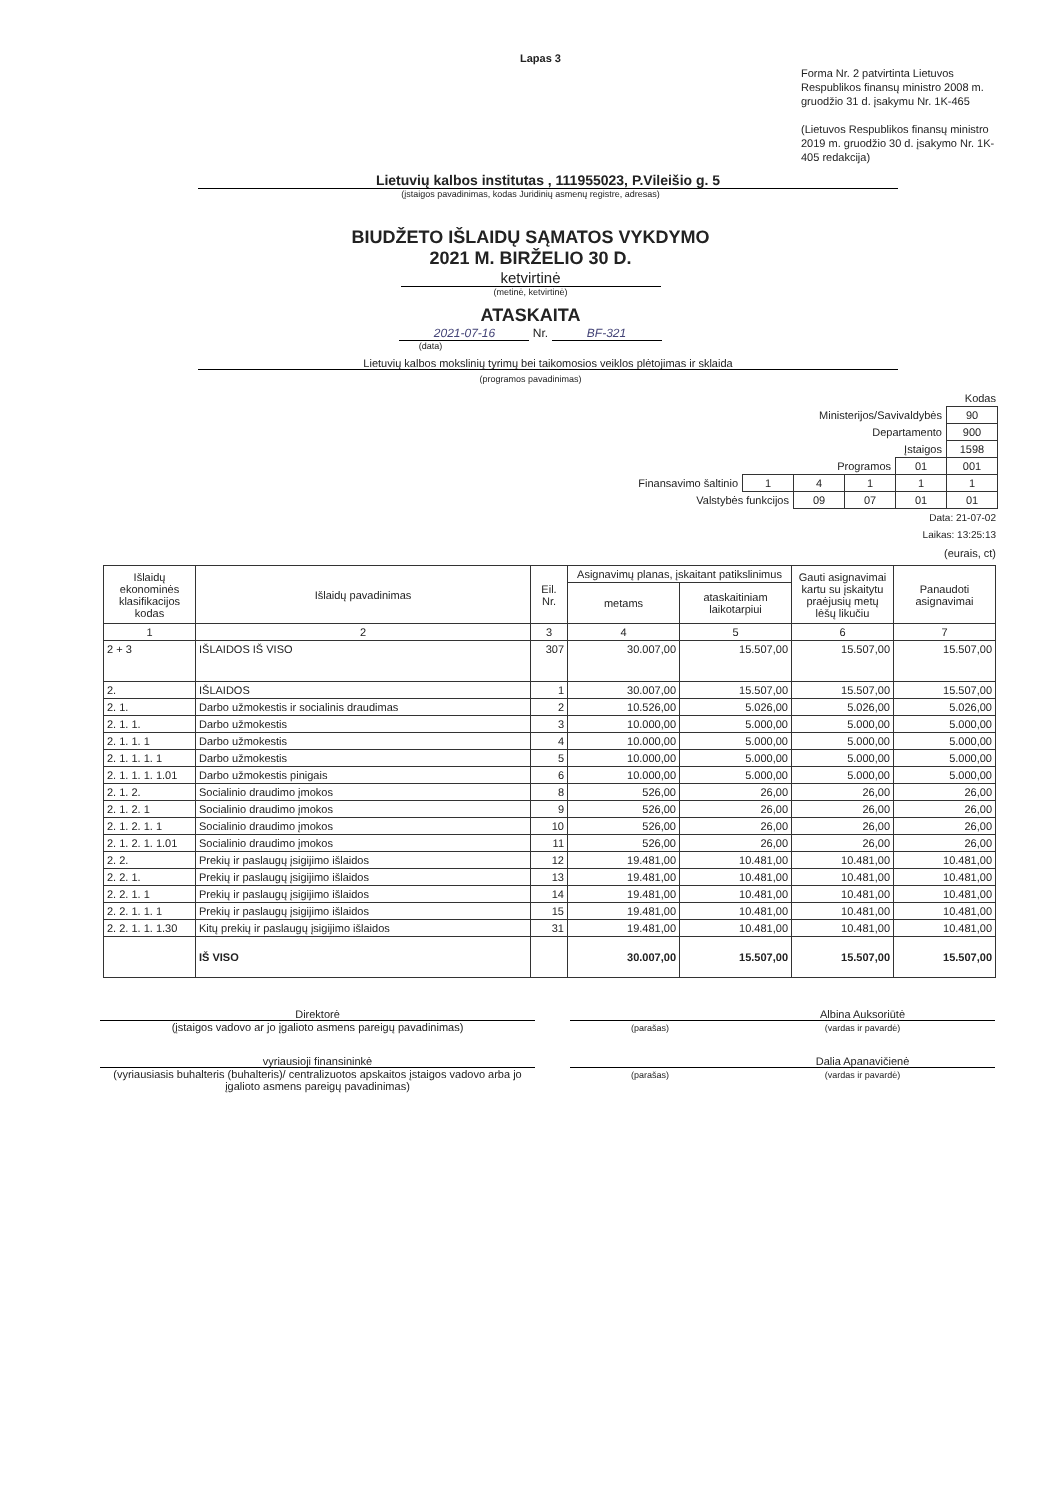Lapas 3
Forma Nr. 2 patvirtinta Lietuvos Respublikos finansų ministro 2008 m. gruodžio 31 d. įsakymu Nr. 1K-465
(Lietuvos Respublikos finansų ministro 2019 m. gruodžio 30 d. įsakymo Nr. 1K-405 redakcija)
Lietuvių kalbos institutas , 111955023, P.Vileišio g. 5
(įstaigos pavadinimas, kodas Juridinių asmenų registre, adresas)
BIUDŽETO IŠLAIDŲ SĄMATOS VYKDYMO
2021 M. BIRŽELIO 30 D.
ketvirtinė
(metinė, ketvirtinė)
ATASKAITA
2021-07-16 Nr. BF-321
(data)
Lietuvių kalbos mokslinių tyrimų bei taikomosios veiklos plėtojimas ir sklaida
(programos pavadinimas)
Kodas
| Ministerijos/Savivaldybės | | | | | 90 |
| Departamento | | | | | 900 |
| Įstaigos | | | | | 1598 |
| Programos | | | | 01 | 001 |
| Finansavimo šaltinio | 1 | 4 | 1 | 1 | 1 |
| Valstybės funkcijos | | 09 | 07 | 01 | 01 |
Data: 21-07-02
Laikas: 13:25:13
(eurais, ct)
| Išlaidų ekonominės klasifikacijos kodas | Išlaidų pavadinimas | Eil. Nr. | Asignavimų planas, įskaitant patikslinimus | | Gauti asignavimai kartu su įskaitytu praėjusių metų lėšų likučiu | Panaudoti asignavimai |
| --- | --- | --- | --- | --- | --- | --- |
| | | | metams | ataskaitiniam laikotarpiui | | |
| 1 | 2 | 3 | 4 | 5 | 6 | 7 |
| 2 + 3 | IŠLAIDOS IŠ VISO | 307 | 30.007,00 | 15.507,00 | 15.507,00 | 15.507,00 |
| 2. | IŠLAIDOS | 1 | 30.007,00 | 15.507,00 | 15.507,00 | 15.507,00 |
| 2. 1. | Darbo užmokestis ir socialinis draudimas | 2 | 10.526,00 | 5.026,00 | 5.026,00 | 5.026,00 |
| 2. 1. 1. | Darbo užmokestis | 3 | 10.000,00 | 5.000,00 | 5.000,00 | 5.000,00 |
| 2. 1. 1. 1 | Darbo užmokestis | 4 | 10.000,00 | 5.000,00 | 5.000,00 | 5.000,00 |
| 2. 1. 1. 1. 1 | Darbo užmokestis | 5 | 10.000,00 | 5.000,00 | 5.000,00 | 5.000,00 |
| 2. 1. 1. 1. 1.01 | Darbo užmokestis pinigais | 6 | 10.000,00 | 5.000,00 | 5.000,00 | 5.000,00 |
| 2. 1. 2. | Socialinio draudimo įmokos | 8 | 526,00 | 26,00 | 26,00 | 26,00 |
| 2. 1. 2. 1 | Socialinio draudimo įmokos | 9 | 526,00 | 26,00 | 26,00 | 26,00 |
| 2. 1. 2. 1. 1 | Socialinio draudimo įmokos | 10 | 526,00 | 26,00 | 26,00 | 26,00 |
| 2. 1. 2. 1. 1.01 | Socialinio draudimo įmokos | 11 | 526,00 | 26,00 | 26,00 | 26,00 |
| 2. 2. | Prekių ir paslaugų įsigijimo išlaidos | 12 | 19.481,00 | 10.481,00 | 10.481,00 | 10.481,00 |
| 2. 2. 1. | Prekių ir paslaugų įsigijimo išlaidos | 13 | 19.481,00 | 10.481,00 | 10.481,00 | 10.481,00 |
| 2. 2. 1. 1 | Prekių ir paslaugų įsigijimo išlaidos | 14 | 19.481,00 | 10.481,00 | 10.481,00 | 10.481,00 |
| 2. 2. 1. 1. 1 | Prekių ir paslaugų įsigijimo išlaidos | 15 | 19.481,00 | 10.481,00 | 10.481,00 | 10.481,00 |
| 2. 2. 1. 1. 1.30 | Kitų prekių ir paslaugų įsigijimo išlaidos | 31 | 19.481,00 | 10.481,00 | 10.481,00 | 10.481,00 |
| | IŠ VISO | | 30.007,00 | 15.507,00 | 15.507,00 | 15.507,00 |
Direktorė
(įstaigos vadovo ar jo įgalioto asmens pareigų pavadinimas)
(parašas)
Albina Auksoriūtė
(vardas ir pavardė)
vyriausioji finansininkė
(vyriausiasis buhalteris (buhalteris)/ centralizuotos apskaitos įstaigos vadovo arba jo įgalioto asmens pareigų pavadinimas)
(parašas)
Dalia Apanavičienė
(vardas ir pavardė)